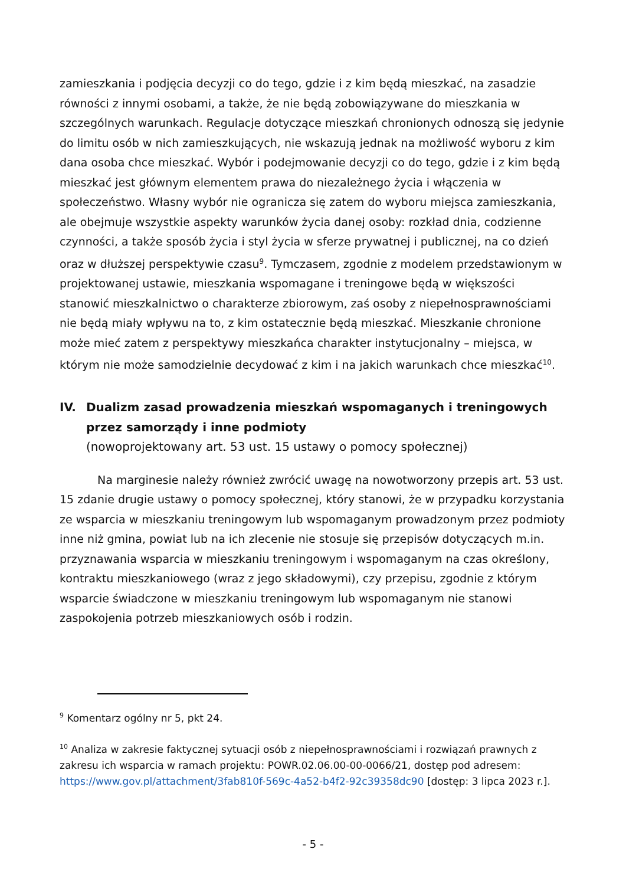zamieszkania i podjęcia decyzji co do tego, gdzie i z kim będą mieszkać, na zasadzie równości z innymi osobami, a także, że nie będą zobowiązywane do mieszkania w szczególnych warunkach. Regulacje dotyczące mieszkań chronionych odnoszą się jedynie do limitu osób w nich zamieszkujących, nie wskazują jednak na możliwość wyboru z kim dana osoba chce mieszkać. Wybór i podejmowanie decyzji co do tego, gdzie i z kim będą mieszkać jest głównym elementem prawa do niezależnego życia i włączenia w społeczeństwo. Własny wybór nie ogranicza się zatem do wyboru miejsca zamieszkania, ale obejmuje wszystkie aspekty warunków życia danej osoby: rozkład dnia, codzienne czynności, a także sposób życia i styl życia w sferze prywatnej i publicznej, na co dzień oraz w dłuższej perspektywie czasu<sup>9</sup>. Tymczasem, zgodnie z modelem przedstawionym w projektowanej ustawie, mieszkania wspomagane i treningowe będą w większości stanowić mieszkalnictwo o charakterze zbiorowym, zaś osoby z niepełnosprawnościami nie będą miały wpływu na to, z kim ostatecznie będą mieszkać. Mieszkanie chronione może mieć zatem z perspektywy mieszkańca charakter instytucjonalny – miejsca, w którym nie może samodzielnie decydować z kim i na jakich warunkach chce mieszkać<sup>10</sup>.
IV. Dualizm zasad prowadzenia mieszkań wspomaganych i treningowych przez samorządy i inne podmioty
(nowoprojektowany art. 53 ust. 15 ustawy o pomocy społecznej)
Na marginesie należy również zwrócić uwagę na nowotworzony przepis art. 53 ust. 15 zdanie drugie ustawy o pomocy społecznej, który stanowi, że w przypadku korzystania ze wsparcia w mieszkaniu treningowym lub wspomaganym prowadzonym przez podmioty inne niż gmina, powiat lub na ich zlecenie nie stosuje się przepisów dotyczących m.in. przyznawania wsparcia w mieszkaniu treningowym i wspomaganym na czas określony, kontraktu mieszkaniowego (wraz z jego składowymi), czy przepisu, zgodnie z którym wsparcie świadczone w mieszkaniu treningowym lub wspomaganym nie stanowi zaspokojenia potrzeb mieszkaniowych osób i rodzin.
<sup>9</sup> Komentarz ogólny nr 5, pkt 24.
<sup>10</sup> Analiza w zakresie faktycznej sytuacji osób z niepełnosprawnościami i rozwiązań prawnych z zakresu ich wsparcia w ramach projektu: POWR.02.06.00-00-0066/21, dostęp pod adresem: https://www.gov.pl/attachment/3fab810f-569c-4a52-b4f2-92c39358dc90 [dostęp: 3 lipca 2023 r.].
- 5 -